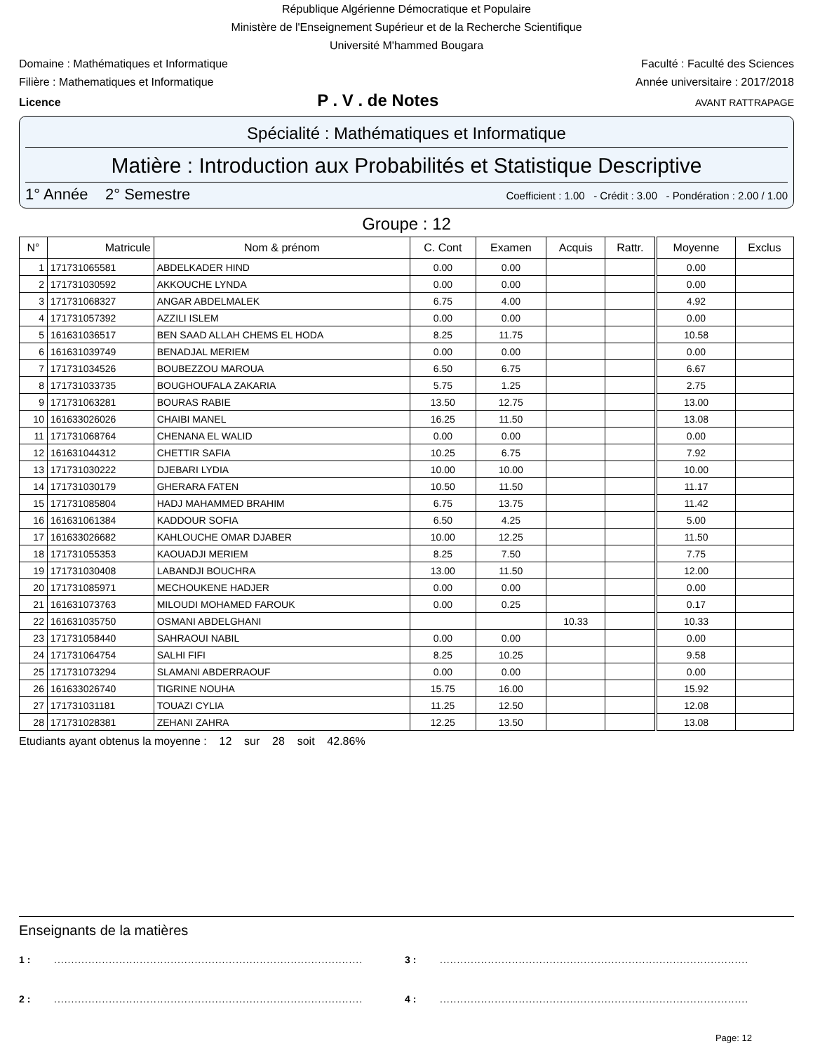République Algérienne Démocratique et Populaire
Ministère de l'Enseignement Supérieur et de la Recherche Scientifique
Université M'hammed Bougara
Domaine : Mathématiques et Informatique Faculté : Faculté des Sciences
Filière : Mathematiques et Informatique Année universitaire : 2017/2018
Licence P . V . de Notes AVANT RATTRAPAGE
Spécialité : Mathématiques et Informatique
Matière : Introduction aux Probabilités et Statistique Descriptive
1° Année 2° Semestre Coefficient : 1.00 - Crédit : 3.00 - Pondération : 2.00 / 1.00
Groupe : 12
| N° | Matricule | Nom & prénom | C. Cont | Examen | Acquis | Rattr. | Moyenne | Exclus |
| --- | --- | --- | --- | --- | --- | --- | --- | --- |
| 1 | 171731065581 | ABDELKADER HIND | 0.00 | 0.00 | | | 0.00 | |
| 2 | 171731030592 | AKKOUCHE LYNDA | 0.00 | 0.00 | | | 0.00 | |
| 3 | 171731068327 | ANGAR ABDELMALEK | 6.75 | 4.00 | | | 4.92 | |
| 4 | 171731057392 | AZZILI ISLEM | 0.00 | 0.00 | | | 0.00 | |
| 5 | 161631036517 | BEN SAAD ALLAH CHEMS EL HODA | 8.25 | 11.75 | | | 10.58 | |
| 6 | 161631039749 | BENADJAL MERIEM | 0.00 | 0.00 | | | 0.00 | |
| 7 | 171731034526 | BOUBEZZOU MAROUA | 6.50 | 6.75 | | | 6.67 | |
| 8 | 171731033735 | BOUGHOUFALA ZAKARIA | 5.75 | 1.25 | | | 2.75 | |
| 9 | 171731063281 | BOURAS RABIE | 13.50 | 12.75 | | | 13.00 | |
| 10 | 161633026026 | CHAIBI MANEL | 16.25 | 11.50 | | | 13.08 | |
| 11 | 171731068764 | CHENANA EL WALID | 0.00 | 0.00 | | | 0.00 | |
| 12 | 161631044312 | CHETTIR SAFIA | 10.25 | 6.75 | | | 7.92 | |
| 13 | 171731030222 | DJEBARI LYDIA | 10.00 | 10.00 | | | 10.00 | |
| 14 | 171731030179 | GHERARA FATEN | 10.50 | 11.50 | | | 11.17 | |
| 15 | 171731085804 | HADJ MAHAMMED BRAHIM | 6.75 | 13.75 | | | 11.42 | |
| 16 | 161631061384 | KADDOUR SOFIA | 6.50 | 4.25 | | | 5.00 | |
| 17 | 161633026682 | KAHLOUCHE OMAR DJABER | 10.00 | 12.25 | | | 11.50 | |
| 18 | 171731055353 | KAOUADJI MERIEM | 8.25 | 7.50 | | | 7.75 | |
| 19 | 171731030408 | LABANDJI BOUCHRA | 13.00 | 11.50 | | | 12.00 | |
| 20 | 171731085971 | MECHOUKENE HADJER | 0.00 | 0.00 | | | 0.00 | |
| 21 | 161631073763 | MILOUDI MOHAMED FAROUK | 0.00 | 0.25 | | | 0.17 | |
| 22 | 161631035750 | OSMANI ABDELGHANI | | | 10.33 | | 10.33 | |
| 23 | 171731058440 | SAHRAOUI NABIL | 0.00 | 0.00 | | | 0.00 | |
| 24 | 171731064754 | SALHI FIFI | 8.25 | 10.25 | | | 9.58 | |
| 25 | 171731073294 | SLAMANI ABDERRAOUF | 0.00 | 0.00 | | | 0.00 | |
| 26 | 161633026740 | TIGRINE NOUHA | 15.75 | 16.00 | | | 15.92 | |
| 27 | 171731031181 | TOUAZI CYLIA | 11.25 | 12.50 | | | 12.08 | |
| 28 | 171731028381 | ZEHANI ZAHRA | 12.25 | 13.50 | | | 13.08 | |
Etudiants ayant obtenus la moyenne : 12 sur 28 soit 42.86%
Enseignants de la matières
1 :.......................................................................................... 3 :..........................................................................................
2 :.......................................................................................... 4 :..........................................................................................
Page: 12